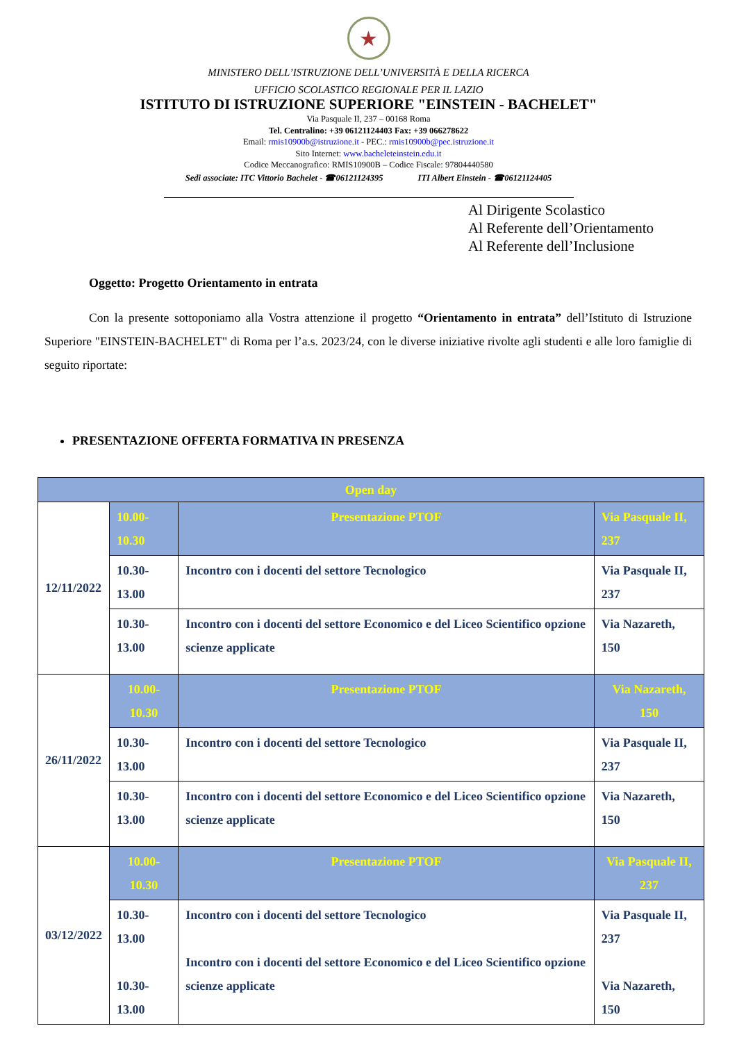★
MINISTERO DELL’ISTRUZIONE DELL’UNIVERSITÀ E DELLA RICERCA
UFFICIO SCOLASTICO REGIONALE PER IL LAZIO
ISTITUTO DI ISTRUZIONE SUPERIORE "EINSTEIN - BACHELET"
Via Pasquale II, 237 – 00168 Roma
Tel. Centralino: +39 06121124403 Fax: +39 066278622
Email: rmis10900b@istruzione.it - PEC.: rmis10900b@pec.istruzione.it
Sito Internet: www.bacheleteinstein.edu.it
Codice Meccanografico: RMIS10900B – Codice Fiscale: 97804440580
Sedi associate: ITC Vittorio Bachelet - ☎06121124395 ITI Albert Einstein - ☎06121124405
Al Dirigente Scolastico
Al Referente dell’Orientamento
Al Referente dell’Inclusione
Oggetto: Progetto Orientamento in entrata
Con la presente sottoponiamo alla Vostra attenzione il progetto “Orientamento in entrata” dell’Istituto di Istruzione Superiore "EINSTEIN-BACHELET" di Roma per l’a.s. 2023/24, con le diverse iniziative rivolte agli studenti e alle loro famiglie di seguito riportate:
PRESENTAZIONE OFFERTA FORMATIVA IN PRESENZA
| Open day | | | |
| 12/11/2022 | 10.00-10.30 | Presentazione PTOF | Via Pasquale II, 237 |
| | 10.30-13.00 | Incontro con i docenti del settore Tecnologico | Via Pasquale II, 237 |
| | 10.30-13.00 | Incontro con i docenti del settore Economico e del Liceo Scientifico opzione scienze applicate | Via Nazareth, 150 |
| 26/11/2022 | 10.00-10.30 | Presentazione PTOF | Via Nazareth, 150 |
| | 10.30-13.00 | Incontro con i docenti del settore Tecnologico | Via Pasquale II, 237 |
| | 10.30-13.00 | Incontro con i docenti del settore Economico e del Liceo Scientifico opzione scienze applicate | Via Nazareth, 150 |
| 03/12/2022 | 10.00-10.30 | Presentazione PTOF | Via Pasquale II, 237 |
| | 10.30-13.00 10.30-13.00 | Incontro con i docenti del settore Tecnologico Incontro con i docenti del settore Economico e del Liceo Scientifico opzione scienze applicate | Via Pasquale II, 237 Via Nazareth, 150 |